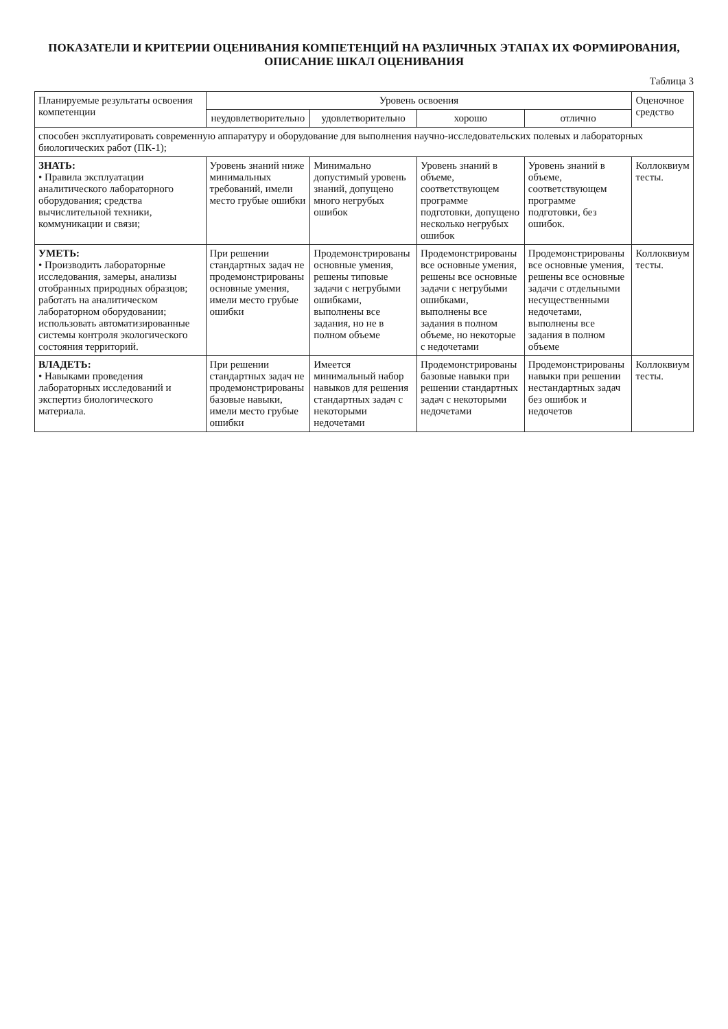ПОКАЗАТЕЛИ И КРИТЕРИИ ОЦЕНИВАНИЯ КОМПЕТЕНЦИЙ НА РАЗЛИЧНЫХ ЭТАПАХ ИХ ФОРМИРОВАНИЯ,
ОПИСАНИЕ ШКАЛ ОЦЕНИВАНИЯ
Таблица 3
| Планируемые результаты освоения компетенции | Уровень освоения | | | | Оценочное средство |
| --- | --- | --- | --- | --- | --- |
| | неудовлетворительно | удовлетворительно | хорошо | отлично | |
| способен эксплуатировать современную аппаратуру и оборудование для выполнения научно-исследовательских полевых и лабораторных биологических работ (ПК-1); | | | | | |
| ЗНАТЬ: • Правила эксплуатации аналитического лабораторного оборудования; средства вычислительной техники, коммуникации и связи; | Уровень знаний ниже минимальных требований, имели место грубые ошибки | Минимально допустимый уровень знаний, допущено много негрубых ошибок | Уровень знаний в объеме, соответствующем программе подготовки, допущено несколько негрубых ошибок | Уровень знаний в объеме, соответствующем программе подготовки, без ошибок. | Коллоквиум тесты. |
| УМЕТЬ: • Производить лабораторные исследования, замеры, анализы отобранных природных образцов; работать на аналитическом лабораторном оборудовании; использовать автоматизированные системы контроля экологического состояния территорий. | При решении стандартных задач не продемонстрированы основные умения, имели место грубые ошибки | Продемонстрированы основные умения, решены типовые задачи с негрубыми ошибками, выполнены все задания, но не в полном объеме | Продемонстрированы все основные умения, решены все основные задачи с негрубыми ошибками, выполнены все задания в полном объеме, но некоторые с недочетами | Продемонстрированы все основные умения, решены все основные задачи с отдельными несущественными недочетами, выполнены все задания в полном объеме | Коллоквиум тесты. |
| ВЛАДЕТЬ: • Навыками проведения лабораторных исследований и экспертиз биологического материала. | При решении стандартных задач не продемонстрированы базовые навыки, имели место грубые ошибки | Имеется минимальный набор навыков для решения стандартных задач с некоторыми недочетами | Продемонстрированы базовые навыки при решении стандартных задач с некоторыми недочетами | Продемонстрированы навыки при решении нестандартных задач без ошибок и недочетов | Коллоквиум тесты. |